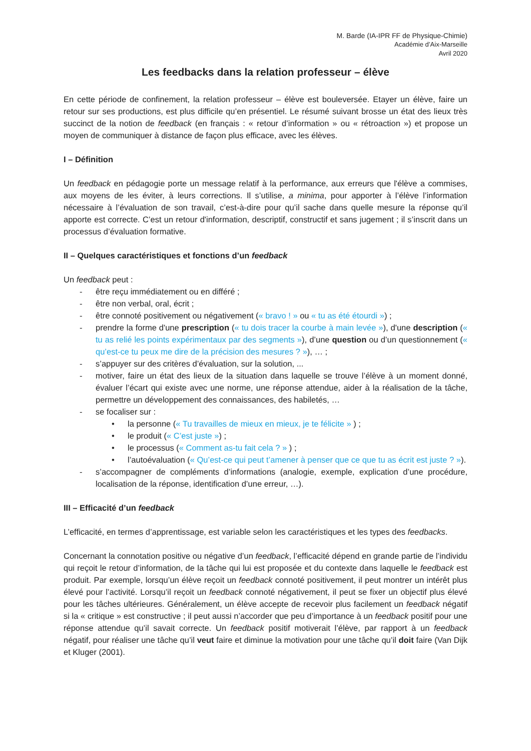M. Barde (IA-IPR FF de Physique-Chimie)
Académie d’Aix-Marseille
Avril 2020
Les feedbacks dans la relation professeur – élève
En cette période de confinement, la relation professeur – élève est bouleversée. Etayer un élève, faire un retour sur ses productions, est plus difficile qu’en présentiel. Le résumé suivant brosse un état des lieux très succinct de la notion de feedback (en français : « retour d’information » ou « rétroaction ») et propose un moyen de communiquer à distance de façon plus efficace, avec les élèves.
I – Définition
Un feedback en pédagogie porte un message relatif à la performance, aux erreurs que l'élève a commises, aux moyens de les éviter, à leurs corrections. Il s’utilise, a minima, pour apporter à l’élève l’information nécessaire à l’évaluation de son travail, c’est-à-dire pour qu’il sache dans quelle mesure la réponse qu’il apporte est correcte. C’est un retour d'information, descriptif, constructif et sans jugement ; il s’inscrit dans un processus d’évaluation formative.
II – Quelques caractéristiques et fonctions d’un feedback
Un feedback peut :
- être reçu immédiatement ou en différé ;
- être non verbal, oral, écrit ;
- être connoté positivement ou négativement (« bravo ! » ou « tu as été étourdi ») ;
- prendre la forme d'une prescription (« tu dois tracer la courbe à main levée »), d'une description (« tu as relié les points expérimentaux par des segments »), d’une question ou d’un questionnement (« qu’est-ce tu peux me dire de la précision des mesures ? »), … ;
- s’appuyer sur des critères d’évaluation, sur la solution, ...
- motiver, faire un état des lieux de la situation dans laquelle se trouve l’élève à un moment donné, évaluer l’écart qui existe avec une norme, une réponse attendue, aider à la réalisation de la tâche, permettre un développement des connaissances, des habiletés, …
- se focaliser sur :
• la personne (« Tu travailles de mieux en mieux, je te félicite » ) ;
• le produit (« C’est juste ») ;
• le processus (« Comment as-tu fait cela ? » ) ;
• l’autoévaluation (« Qu’est-ce qui peut t’amener à penser que ce que tu as écrit est juste ? »).
- s’accompagner de compléments d’informations (analogie, exemple, explication d’une procédure, localisation de la réponse, identification d’une erreur, …).
III – Efficacité d’un feedback
L’efficacité, en termes d’apprentissage, est variable selon les caractéristiques et les types des feedbacks.
Concernant la connotation positive ou négative d’un feedback, l’efficacité dépend en grande partie de l’individu qui reçoit le retour d’information, de la tâche qui lui est proposée et du contexte dans laquelle le feedback est produit. Par exemple, lorsqu’un élève reçoit un feedback connoté positivement, il peut montrer un intérêt plus élevé pour l’activité. Lorsqu’il reçoit un feedback connoté négativement, il peut se fixer un objectif plus élevé pour les tâches ultérieures. Généralement, un élève accepte de recevoir plus facilement un feedback négatif si la « critique » est constructive ; il peut aussi n’accorder que peu d’importance à un feedback positif pour une réponse attendue qu’il savait correcte. Un feedback positif motiverait l’élève, par rapport à un feedback négatif, pour réaliser une tâche qu’il veut faire et diminue la motivation pour une tâche qu’il doit faire (Van Dijk et Kluger (2001).